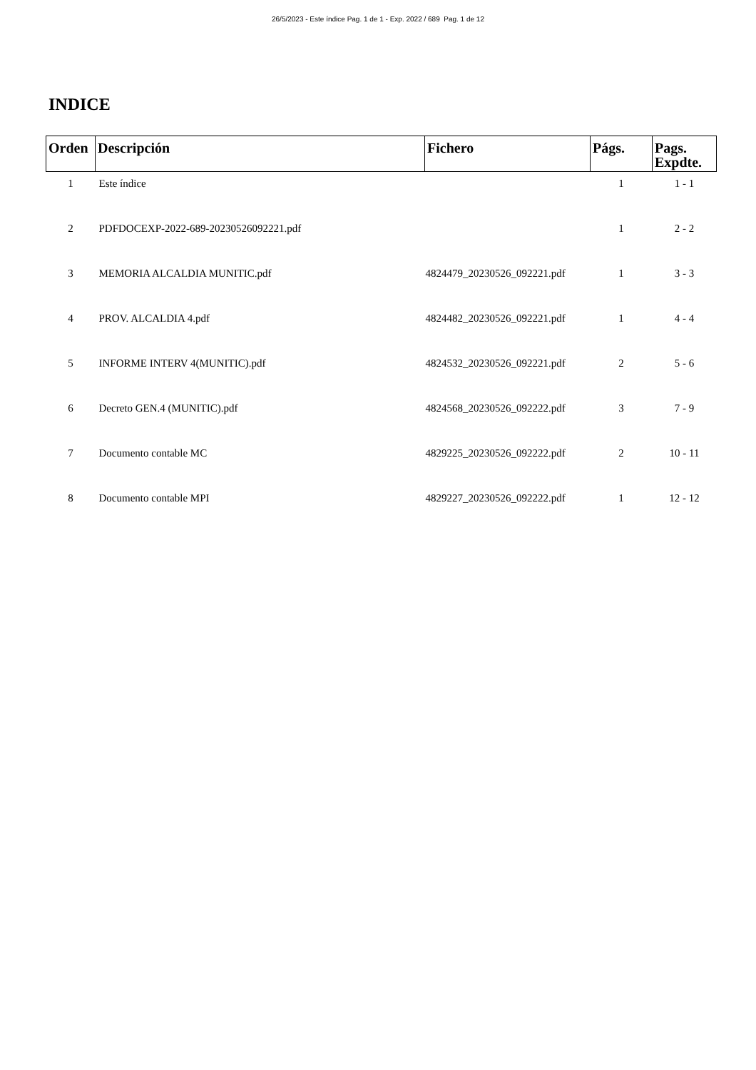26/5/2023 - Este índice Pag. 1 de 1 - Exp. 2022 / 689 Pag. 1 de 12
INDICE
| Orden | Descripción | Fichero | Págs. | Pags. Expdte. |
| --- | --- | --- | --- | --- |
| 1 | Este índice | | 1 | 1 - 1 |
| 2 | PDFDOCEXP-2022-689-20230526092221.pdf | | 1 | 2 - 2 |
| 3 | MEMORIA ALCALDIA MUNITIC.pdf | 4824479_20230526_092221.pdf | 1 | 3 - 3 |
| 4 | PROV. ALCALDIA 4.pdf | 4824482_20230526_092221.pdf | 1 | 4 - 4 |
| 5 | INFORME INTERV 4(MUNITIC).pdf | 4824532_20230526_092221.pdf | 2 | 5 - 6 |
| 6 | Decreto GEN.4 (MUNITIC).pdf | 4824568_20230526_092222.pdf | 3 | 7 - 9 |
| 7 | Documento contable MC | 4829225_20230526_092222.pdf | 2 | 10 - 11 |
| 8 | Documento contable MPI | 4829227_20230526_092222.pdf | 1 | 12 - 12 |